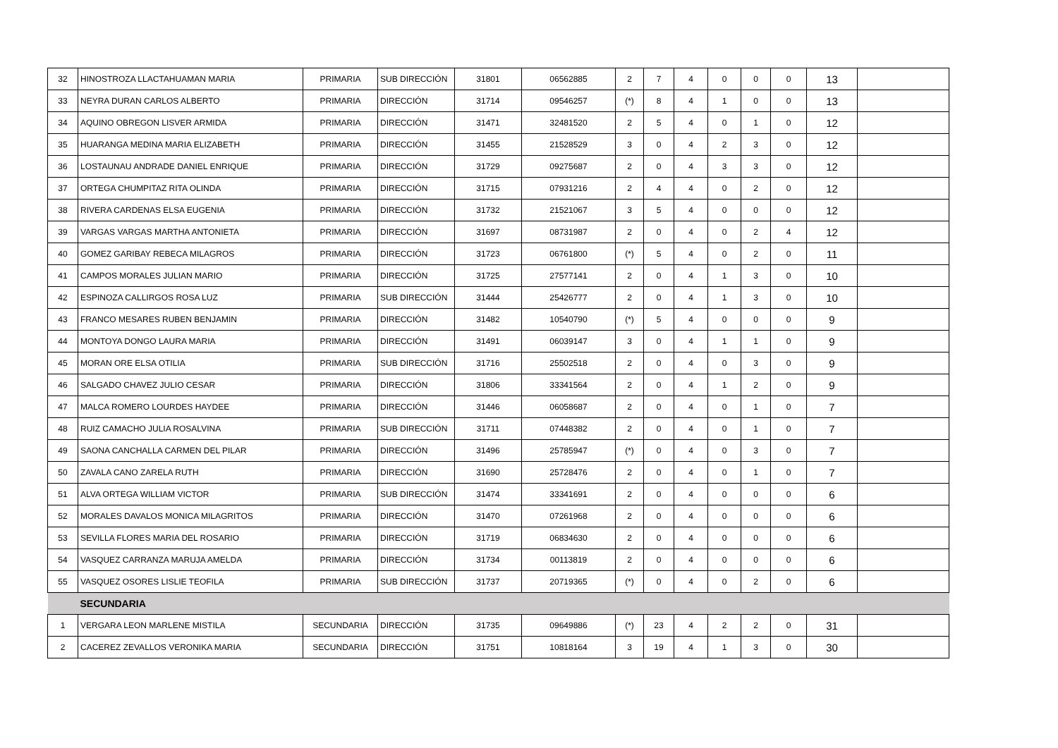| 32 | HINOSTROZA LLACTAHUAMAN MARIA | PRIMARIA | SUB DIRECCIÓN | 31801 | 06562885 | 2 | 7 | 4 | 0 | 0 | 0 | 13 | |
| 33 | NEYRA DURAN CARLOS ALBERTO | PRIMARIA | DIRECCIÓN | 31714 | 09546257 | (*) | 8 | 4 | 1 | 0 | 0 | 13 | |
| 34 | AQUINO OBREGON LISVER ARMIDA | PRIMARIA | DIRECCIÓN | 31471 | 32481520 | 2 | 5 | 4 | 0 | 1 | 0 | 12 | |
| 35 | HUARANGA MEDINA MARIA ELIZABETH | PRIMARIA | DIRECCIÓN | 31455 | 21528529 | 3 | 0 | 4 | 2 | 3 | 0 | 12 | |
| 36 | LOSTAUNAU ANDRADE DANIEL ENRIQUE | PRIMARIA | DIRECCIÓN | 31729 | 09275687 | 2 | 0 | 4 | 3 | 3 | 0 | 12 | |
| 37 | ORTEGA CHUMPITAZ RITA OLINDA | PRIMARIA | DIRECCIÓN | 31715 | 07931216 | 2 | 4 | 4 | 0 | 2 | 0 | 12 | |
| 38 | RIVERA CARDENAS ELSA EUGENIA | PRIMARIA | DIRECCIÓN | 31732 | 21521067 | 3 | 5 | 4 | 0 | 0 | 0 | 12 | |
| 39 | VARGAS VARGAS MARTHA ANTONIETA | PRIMARIA | DIRECCIÓN | 31697 | 08731987 | 2 | 0 | 4 | 0 | 2 | 4 | 12 | |
| 40 | GOMEZ GARIBAY REBECA MILAGROS | PRIMARIA | DIRECCIÓN | 31723 | 06761800 | (*) | 5 | 4 | 0 | 2 | 0 | 11 | |
| 41 | CAMPOS MORALES JULIAN MARIO | PRIMARIA | DIRECCIÓN | 31725 | 27577141 | 2 | 0 | 4 | 1 | 3 | 0 | 10 | |
| 42 | ESPINOZA CALLIRGOS ROSA LUZ | PRIMARIA | SUB DIRECCIÓN | 31444 | 25426777 | 2 | 0 | 4 | 1 | 3 | 0 | 10 | |
| 43 | FRANCO MESARES RUBEN BENJAMIN | PRIMARIA | DIRECCIÓN | 31482 | 10540790 | (*) | 5 | 4 | 0 | 0 | 0 | 9 | |
| 44 | MONTOYA DONGO LAURA MARIA | PRIMARIA | DIRECCIÓN | 31491 | 06039147 | 3 | 0 | 4 | 1 | 1 | 0 | 9 | |
| 45 | MORAN ORE ELSA OTILIA | PRIMARIA | SUB DIRECCIÓN | 31716 | 25502518 | 2 | 0 | 4 | 0 | 3 | 0 | 9 | |
| 46 | SALGADO CHAVEZ JULIO CESAR | PRIMARIA | DIRECCIÓN | 31806 | 33341564 | 2 | 0 | 4 | 1 | 2 | 0 | 9 | |
| 47 | MALCA ROMERO LOURDES HAYDEE | PRIMARIA | DIRECCIÓN | 31446 | 06058687 | 2 | 0 | 4 | 0 | 1 | 0 | 7 | |
| 48 | RUIZ CAMACHO JULIA ROSALVINA | PRIMARIA | SUB DIRECCIÓN | 31711 | 07448382 | 2 | 0 | 4 | 0 | 1 | 0 | 7 | |
| 49 | SAONA CANCHALLA CARMEN DEL PILAR | PRIMARIA | DIRECCIÓN | 31496 | 25785947 | (*) | 0 | 4 | 0 | 3 | 0 | 7 | |
| 50 | ZAVALA CANO ZARELA RUTH | PRIMARIA | DIRECCIÓN | 31690 | 25728476 | 2 | 0 | 4 | 0 | 1 | 0 | 7 | |
| 51 | ALVA ORTEGA WILLIAM VICTOR | PRIMARIA | SUB DIRECCIÓN | 31474 | 33341691 | 2 | 0 | 4 | 0 | 0 | 0 | 6 | |
| 52 | MORALES DAVALOS MONICA MILAGRITOS | PRIMARIA | DIRECCIÓN | 31470 | 07261968 | 2 | 0 | 4 | 0 | 0 | 0 | 6 | |
| 53 | SEVILLA FLORES MARIA DEL ROSARIO | PRIMARIA | DIRECCIÓN | 31719 | 06834630 | 2 | 0 | 4 | 0 | 0 | 0 | 6 | |
| 54 | VASQUEZ CARRANZA MARUJA AMELDA | PRIMARIA | DIRECCIÓN | 31734 | 00113819 | 2 | 0 | 4 | 0 | 0 | 0 | 6 | |
| 55 | VASQUEZ OSORES LISLIE TEOFILA | PRIMARIA | SUB DIRECCIÓN | 31737 | 20719365 | (*) | 0 | 4 | 0 | 2 | 0 | 6 | |
| | SECUNDARIA | | | | | | | | | | | | |
| 1 | VERGARA LEON MARLENE MISTILA | SECUNDARIA | DIRECCIÓN | 31735 | 09649886 | (*) | 23 | 4 | 2 | 2 | 0 | 31 | |
| 2 | CACEREZ ZEVALLOS VERONIKA MARIA | SECUNDARIA | DIRECCIÓN | 31751 | 10818164 | 3 | 19 | 4 | 1 | 3 | 0 | 30 | |